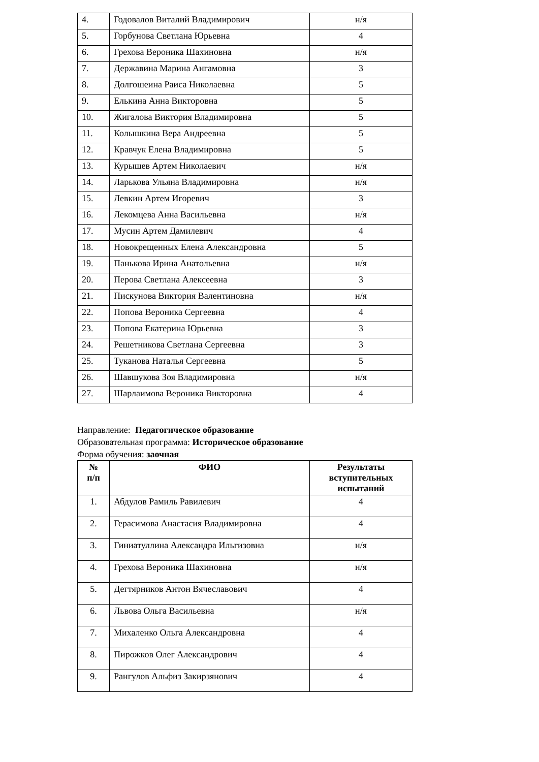| 4. | Годовалов Виталий Владимирович | н/я |
| 5. | Горбунова Светлана Юрьевна | 4 |
| 6. | Грехова Вероника Шахиновна | н/я |
| 7. | Державина Марина Ангамовна | 3 |
| 8. | Долгошеина Раиса Николаевна | 5 |
| 9. | Елькина Анна Викторовна | 5 |
| 10. | Жигалова Виктория Владимировна | 5 |
| 11. | Колышкина Вера Андреевна | 5 |
| 12. | Кравчук Елена Владимировна | 5 |
| 13. | Курышев Артем Николаевич | н/я |
| 14. | Ларькова Ульяна Владимировна | н/я |
| 15. | Левкин Артем Игоревич | 3 |
| 16. | Лекомцева Анна Васильевна | н/я |
| 17. | Мусин Артем Дамилевич | 4 |
| 18. | Новокрещенных Елена Александровна | 5 |
| 19. | Панькова Ирина Анатольевна | н/я |
| 20. | Перова Светлана Алексеевна | 3 |
| 21. | Пискунова Виктория Валентиновна | н/я |
| 22. | Попова Вероника Сергеевна | 4 |
| 23. | Попова Екатерина Юрьевна | 3 |
| 24. | Решетникова Светлана Сергеевна | 3 |
| 25. | Туканова Наталья Сергеевна | 5 |
| 26. | Шавшукова Зоя Владимировна | н/я |
| 27. | Шарлаимова Вероника Викторовна | 4 |
Направление: Педагогическое образование
Образовательная программа: Историческое образование
Форма обучения: заочная
| № п/п | ФИО | Результаты вступительных испытаний |
| --- | --- | --- |
| 1. | Абдулов Рамиль Равилевич | 4 |
| 2. | Герасимова Анастасия Владимировна | 4 |
| 3. | Гиниатуллина Александра Ильгизовна | н/я |
| 4. | Грехова Вероника Шахиновна | н/я |
| 5. | Дегтярников Антон Вячеславович | 4 |
| 6. | Львова Ольга Васильевна | н/я |
| 7. | Михаленко Ольга Александровна | 4 |
| 8. | Пирожков Олег Александрович | 4 |
| 9. | Рангулов Альфиз Закирзянович | 4 |